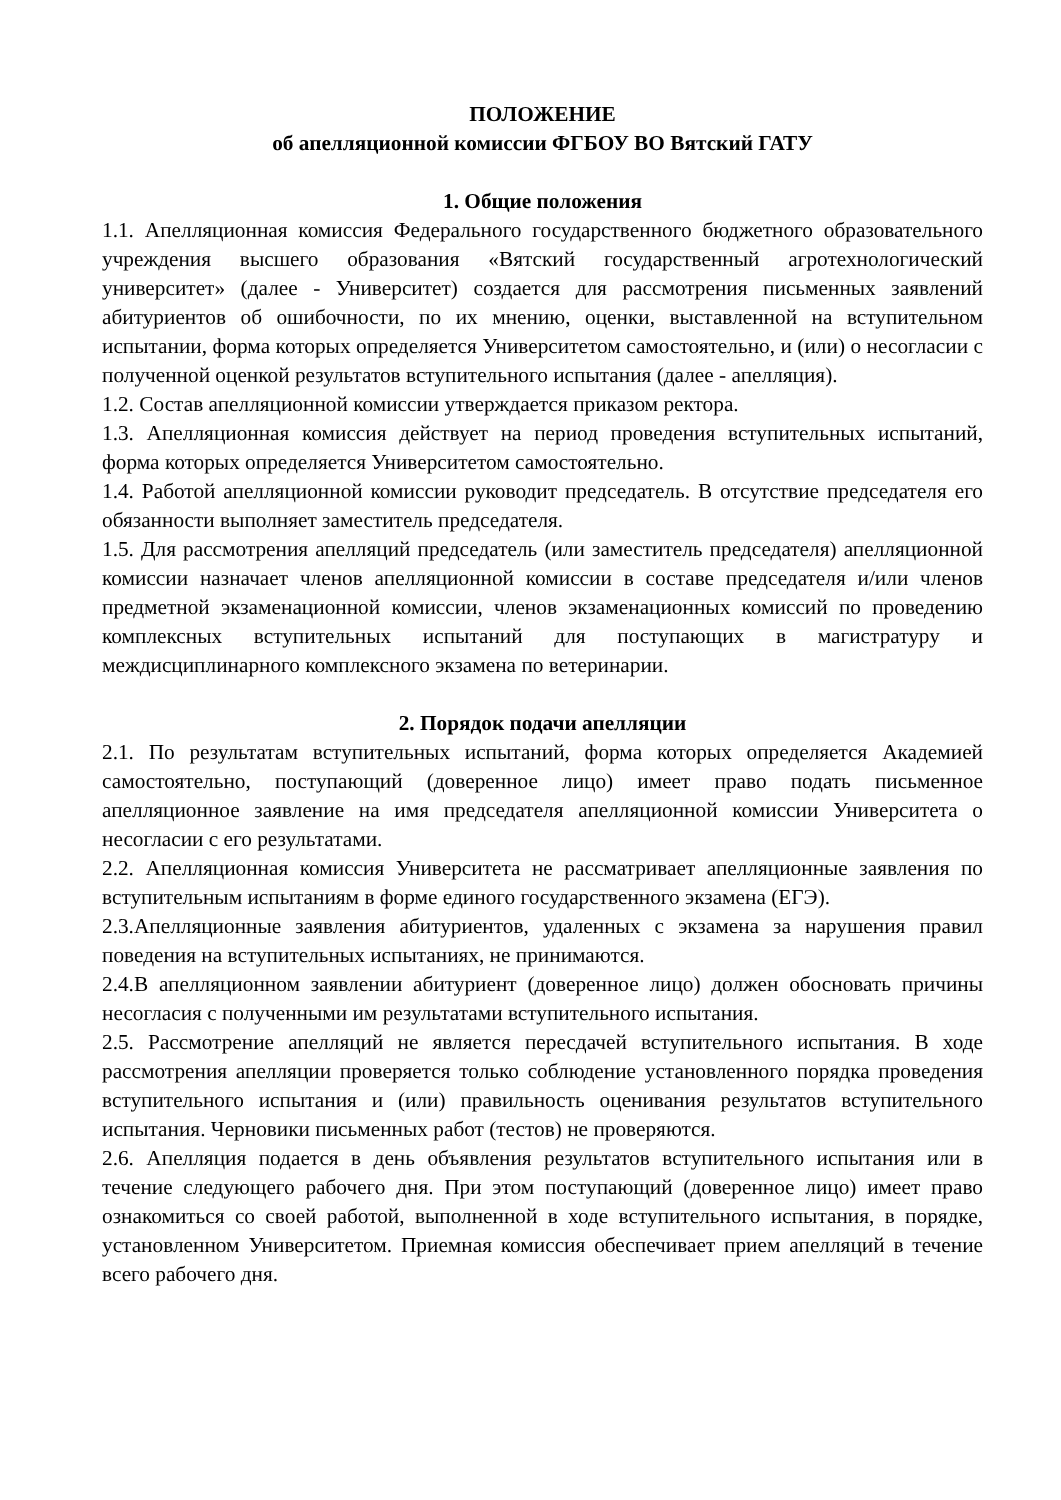ПОЛОЖЕНИЕ
об апелляционной комиссии ФГБОУ ВО Вятский ГАТУ
1. Общие положения
1.1. Апелляционная комиссия Федерального государственного бюджетного образовательного учреждения высшего образования «Вятский государственный агротехнологический университет» (далее - Университет) создается для рассмотрения письменных заявлений абитуриентов об ошибочности, по их мнению, оценки, выставленной на вступительном испытании, форма которых определяется Университетом самостоятельно, и (или) о несогласии с полученной оценкой результатов вступительного испытания (далее - апелляция).
1.2. Состав апелляционной комиссии утверждается приказом ректора.
1.3. Апелляционная комиссия действует на период проведения вступительных испытаний, форма которых определяется Университетом самостоятельно.
1.4. Работой апелляционной комиссии руководит председатель. В отсутствие председателя его обязанности выполняет заместитель председателя.
1.5. Для рассмотрения апелляций председатель (или заместитель председателя) апелляционной комиссии назначает членов апелляционной комиссии в составе председателя и/или членов предметной экзаменационной комиссии, членов экзаменационных комиссий по проведению комплексных вступительных испытаний для поступающих в магистратуру и междисциплинарного комплексного экзамена по ветеринарии.
2. Порядок подачи апелляции
2.1. По результатам вступительных испытаний, форма которых определяется Академией самостоятельно, поступающий (доверенное лицо) имеет право подать письменное апелляционное заявление на имя председателя апелляционной комиссии Университета о несогласии с его результатами.
2.2. Апелляционная комиссия Университета не рассматривает апелляционные заявления по вступительным испытаниям в форме единого государственного экзамена (ЕГЭ).
2.3.Апелляционные заявления абитуриентов, удаленных с экзамена за нарушения правил поведения на вступительных испытаниях, не принимаются.
2.4.В апелляционном заявлении абитуриент (доверенное лицо) должен обосновать причины несогласия с полученными им результатами вступительного испытания.
2.5. Рассмотрение апелляций не является пересдачей вступительного испытания. В ходе рассмотрения апелляции проверяется только соблюдение установленного порядка проведения вступительного испытания и (или) правильность оценивания результатов вступительного испытания. Черновики письменных работ (тестов) не проверяются.
2.6. Апелляция подается в день объявления результатов вступительного испытания или в течение следующего рабочего дня. При этом поступающий (доверенное лицо) имеет право ознакомиться со своей работой, выполненной в ходе вступительного испытания, в порядке, установленном Университетом. Приемная комиссия обеспечивает прием апелляций в течение всего рабочего дня.